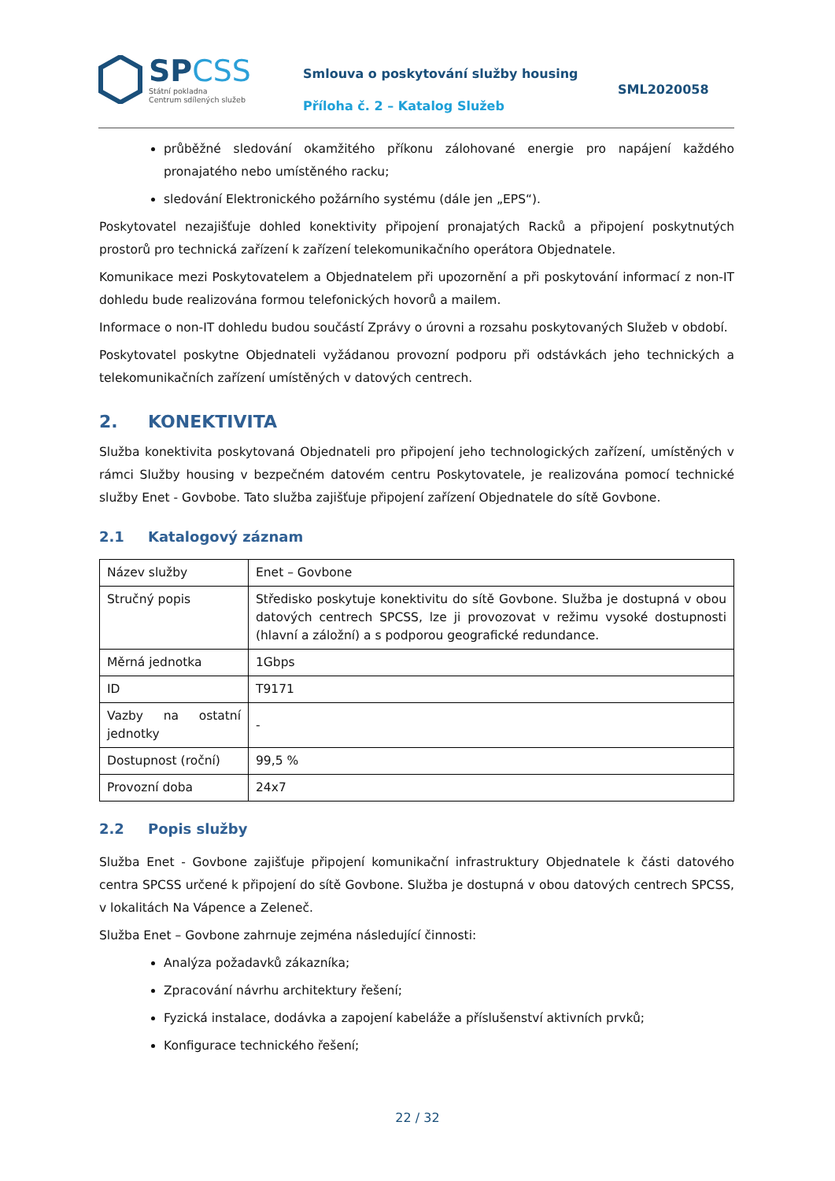SPCSS
Státní pokladna
Centrum sdílených služeb
Smlouva o poskytování služby housing
Příloha č. 2 – Katalog Služeb
SML2020058
průběžné sledování okamžitého příkonu zálohované energie pro napájení každého pronajatého nebo umístěného racku;
sledování Elektronického požárního systému (dále jen „EPS“).
Poskytovatel nezajišťuje dohled konektivity připojení pronajatých Racků a připojení poskytnutých prostorů pro technická zařízení k zařízení telekomunikačního operátora Objednatele.
Komunikace mezi Poskytovatelem a Objednatelem při upozornění a při poskytování informací z non-IT dohledu bude realizována formou telefonických hovorů a mailem.
Informace o non-IT dohledu budou součástí Zprávy o úrovni a rozsahu poskytovaných Služeb v období.
Poskytovatel poskytne Objednateli vyžádanou provozní podporu při odstávkách jeho technických a telekomunikačních zařízení umístěných v datových centrech.
2. KONEKTIVITA
Služba konektivita poskytovaná Objednateli pro připojení jeho technologických zařízení, umístěných v rámci Služby housing v bezpečném datovém centru Poskytovatele, je realizována pomocí technické služby Enet - Govbobe. Tato služba zajišťuje připojení zařízení Objednatele do sítě Govbone.
2.1 Katalogový záznam
| Název služby | Enet – Govbone |
| Stručný popis | Středisko poskytuje konektivitu do sítě Govbone. Služba je dostupná v obou datových centrech SPCSS, lze ji provozovat v režimu vysoké dostupnosti (hlavní a záložní) a s podporou geografické redundance. |
| Měrná jednotka | 1Gbps |
| ID | T9171 |
| Vazby na ostatní jednotky | - |
| Dostupnost (roční) | 99,5 % |
| Provozní doba | 24x7 |
2.2 Popis služby
Služba Enet - Govbone zajišťuje připojení komunikační infrastruktury Objednatele k části datového centra SPCSS určené k připojení do sítě Govbone. Služba je dostupná v obou datových centrech SPCSS, v lokalitách Na Vápence a Zeleneč.
Služba Enet – Govbone zahrnuje zejména následující činnosti:
Analýza požadavků zákazníka;
Zpracování návrhu architektury řešení;
Fyzická instalace, dodávka a zapojení kabeláže a příslušenství aktivních prvků;
Konfigurace technického řešení;
22 / 32